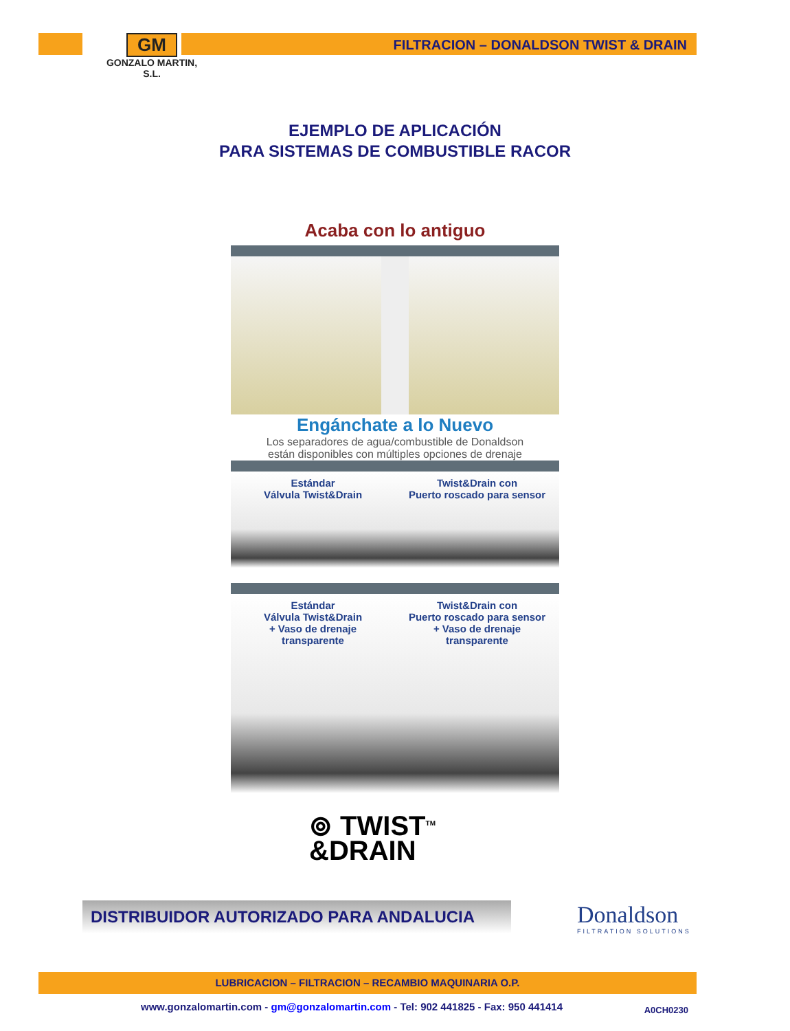GM
GONZALO MARTIN, S.L.
FILTRACION – DONALDSON TWIST & DRAIN
EJEMPLO DE APLICACIÓN
PARA SISTEMAS DE COMBUSTIBLE RACOR
Acaba con lo antiguo
Engánchate a lo Nuevo
Los separadores de agua/combustible de Donaldson
están disponibles con múltiples opciones de drenaje
Estándar
Válvula Twist&Drain
Twist&Drain con
Puerto roscado para sensor
Estándar
Válvula Twist&Drain
+ Vaso de drenaje
transparente
Twist&Drain con
Puerto roscado para sensor
+ Vaso de drenaje
transparente
⊚ TWIST<sup>TM</sup>
&DRAIN
DISTRIBUIDOR AUTORIZADO PARA ANDALUCIA Donaldson
FILTRATION SOLUTIONS
LUBRICACION – FILTRACION – RECAMBIO MAQUINARIA O.P.
www.gonzalomartin.com - gm@gonzalomartin.com - Tel: 902 441825 - Fax: 950 441414
A0CH0230